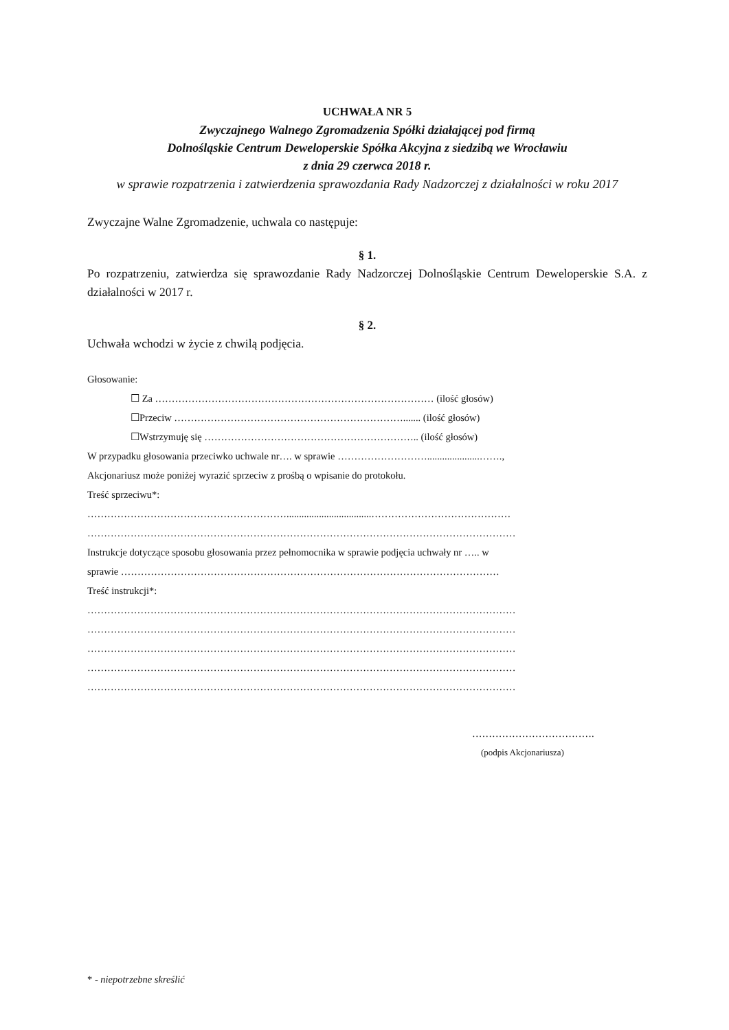UCHWAŁA NR 5
Zwyczajnego Walnego Zgromadzenia Spółki działającej pod firmą
Dolnośląskie Centrum Deweloperskie Spółka Akcyjna z siedzibą we Wrocławiu
z dnia 29 czerwca 2018 r.
w sprawie rozpatrzenia i zatwierdzenia sprawozdania Rady Nadzorczej z działalności w roku 2017
Zwyczajne Walne Zgromadzenie, uchwala co następuje:
§ 1.
Po rozpatrzeniu, zatwierdza się sprawozdanie Rady Nadzorczej Dolnośląskie Centrum Deweloperskie S.A. z działalności w 2017 r.
§ 2.
Uchwała wchodzi w życie z chwilą podjęcia.
Głosowanie:
☐ Za ………………………………………………………………………… (ilość głosów)
☐Przeciw ……………………………………………………………....... (ilość głosów)
☐Wstrzymuję się ……………………………………………………….. (ilość głosów)
W przypadku głosowania przeciwko uchwale nr…. w sprawie ……………………….....................…….,
Akcjonariusz może poniżej wyrazić sprzeciw z prośbą o wpisanie do protokołu.
Treść sprzeciwu*:
……………………………………………………..................................……………………………………
…………………………………………………………………………………………………………………
Instrukcje dotyczące sposobu głosowania przez pełnomocnika w sprawie podjęcia uchwały nr ….. w
sprawie ……………………………………………………………………………………………………
Treść instrukcji*:
…………………………………………………………………………………………………………………
…………………………………………………………………………………………………………………
…………………………………………………………………………………………………………………
…………………………………………………………………………………………………………………
…………………………………………………………………………………………………………………
……………………………….
(podpis Akcjonariusza)
* - niepotrzebne skreślić